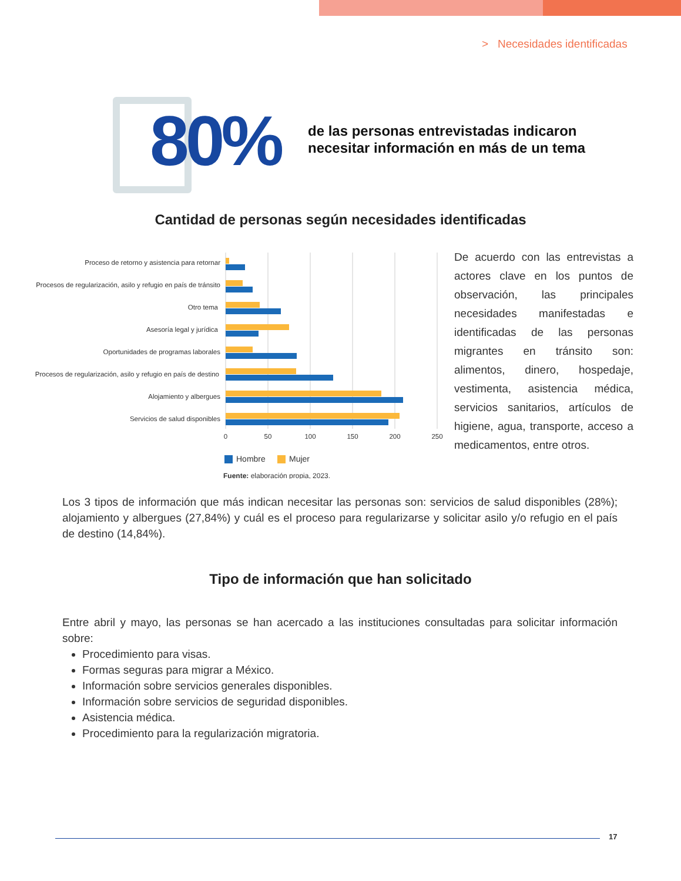> Necesidades identificadas
80%
de las personas entrevistadas indicaron
necesitar información en más de un tema
Cantidad de personas según necesidades identificadas
Proceso de retorno y asistencia para retornar
Procesos de regularización, asilo y refugio en país de tránsito
Otro tema
Asesoría legal y jurídica
Oportunidades de programas laborales
Procesos de regularización, asilo y refugio en país de destino
Alojamiento y albergues
Servicios de salud disponibles
0
50
100
150
200
250
Hombre
Mujer
Fuente: elaboración propia, 2023.
De acuerdo con las entrevistas a actores clave en los puntos de observación, las principales necesidades manifestadas e identificadas de las personas migrantes en tránsito son: alimentos, dinero, hospedaje, vestimenta, asistencia médica, servicios sanitarios, artículos de higiene, agua, transporte, acceso a medicamentos, entre otros.
Los 3 tipos de información que más indican necesitar las personas son: servicios de salud disponibles (28%); alojamiento y albergues (27,84%) y cuál es el proceso para regularizarse y solicitar asilo y/o refugio en el país de destino (14,84%).
Tipo de información que han solicitado
Entre abril y mayo, las personas se han acercado a las instituciones consultadas para solicitar información sobre:
Procedimiento para visas.
Formas seguras para migrar a México.
Información sobre servicios generales disponibles.
Información sobre servicios de seguridad disponibles.
Asistencia médica.
Procedimiento para la regularización migratoria.
17